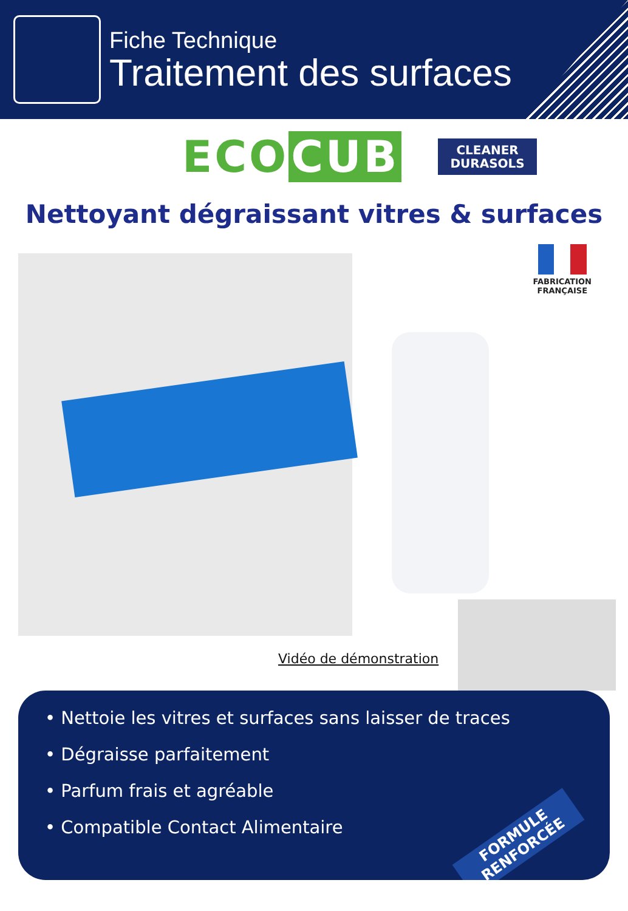Fiche Technique
Traitement des surfaces
ECO CUB
CLEANER
DURASOLS
Nettoyant dégraissant vitres & surfaces
FABRICATION
FRANÇAISE
Vidéo de démonstration
• Nettoie les vitres et surfaces sans laisser de traces
• Dégraisse parfaitement
• Parfum frais et agréable
• Compatible Contact Alimentaire
FORMULE
RENFORCÉE